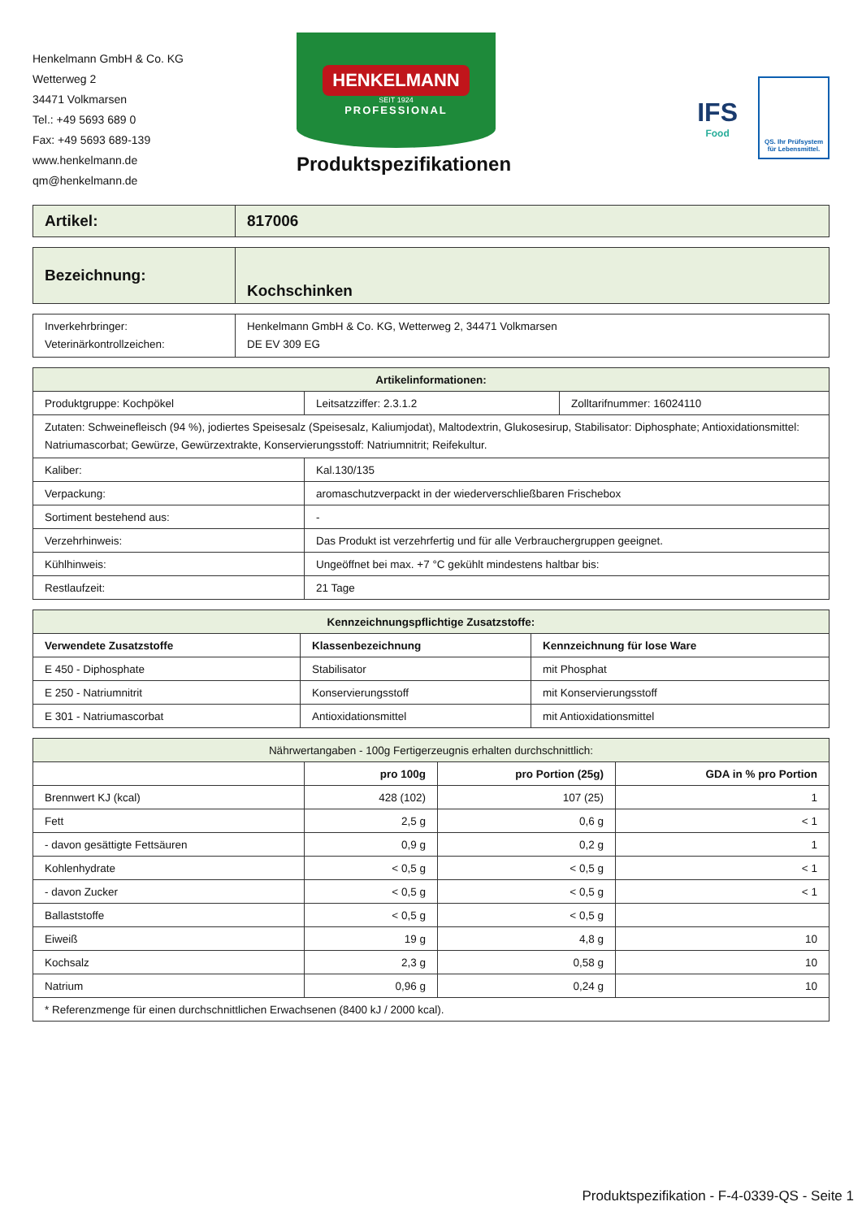Henkelmann GmbH & Co. KG
Wetterweg 2
34471 Volkmarsen
Tel.: +49 5693 689 0
Fax: +49 5693 689-139
www.henkelmann.de
qm@henkelmann.de
HENKELMANN
SEIT 1924
PROFESSIONAL
Produktspezifikationen
IFS
Food
QS. Ihr Prüfsystem
für Lebensmittel.
| Artikel: | 817006 |
| Bezeichnung: | Kochschinken |
| Inverkehrbringer: Veterinärkontrollzeichen: | Henkelmann GmbH & Co. KG, Wetterweg 2, 34471 Volkmarsen DE EV 309 EG |
| Artikelinformationen: | | |
| --- | --- | --- |
| Produktgruppe: Kochpökel | Leitsatzziffer: 2.3.1.2 | Zolltarifnummer: 16024110 |
| Zutaten: Schweinefleisch (94 %), jodiertes Speisesalz (Speisesalz, Kaliumjodat), Maltodextrin, Glukosesirup, Stabilisator: Diphosphate; Antioxidationsmittel: Natriumascorbat; Gewürze, Gewürzextrakte, Konservierungsstoff: Natriumnitrit; Reifekultur. | | |
| Kaliber: | Kal.130/135 | |
| Verpackung: | aromaschutzverpackt in der wiederverschließbaren Frischebox | |
| Sortiment bestehend aus: | - | |
| Verzehrhinweis: | Das Produkt ist verzehrfertig und für alle Verbrauchergruppen geeignet. | |
| Kühlhinweis: | Ungeöffnet bei max. +7 °C gekühlt mindestens haltbar bis: | |
| Restlaufzeit: | 21 Tage | |
| Kennzeichnungspflichtige Zusatzstoffe: | | |
| --- | --- | --- |
| Verwendete Zusatzstoffe | Klassenbezeichnung | Kennzeichnung für lose Ware |
| E 450 - Diphosphate | Stabilisator | mit Phosphat |
| E 250 - Natriumnitrit | Konservierungsstoff | mit Konservierungsstoff |
| E 301 - Natriumascorbat | Antioxidationsmittel | mit Antioxidationsmittel |
| Nährwertangaben - 100g Fertigerzeugnis erhalten durchschnittlich: | | | |
| | pro 100g | pro Portion (25g) | GDA in % pro Portion |
| Brennwert KJ (kcal) | 428 (102) | 107 (25) | 1 |
| Fett | 2,5 g | 0,6 g | < 1 |
| - davon gesättigte Fettsäuren | 0,9 g | 0,2 g | 1 |
| Kohlenhydrate | < 0,5 g | < 0,5 g | < 1 |
| - davon Zucker | < 0,5 g | < 0,5 g | < 1 |
| Ballaststoffe | < 0,5 g | < 0,5 g | |
| Eiweiß | 19 g | 4,8 g | 10 |
| Kochsalz | 2,3 g | 0,58 g | 10 |
| Natrium | 0,96 g | 0,24 g | 10 |
| * Referenzmenge für einen durchschnittlichen Erwachsenen (8400 kJ / 2000 kcal). | | | |
Produktspezifikation - F-4-0339-QS - Seite 1